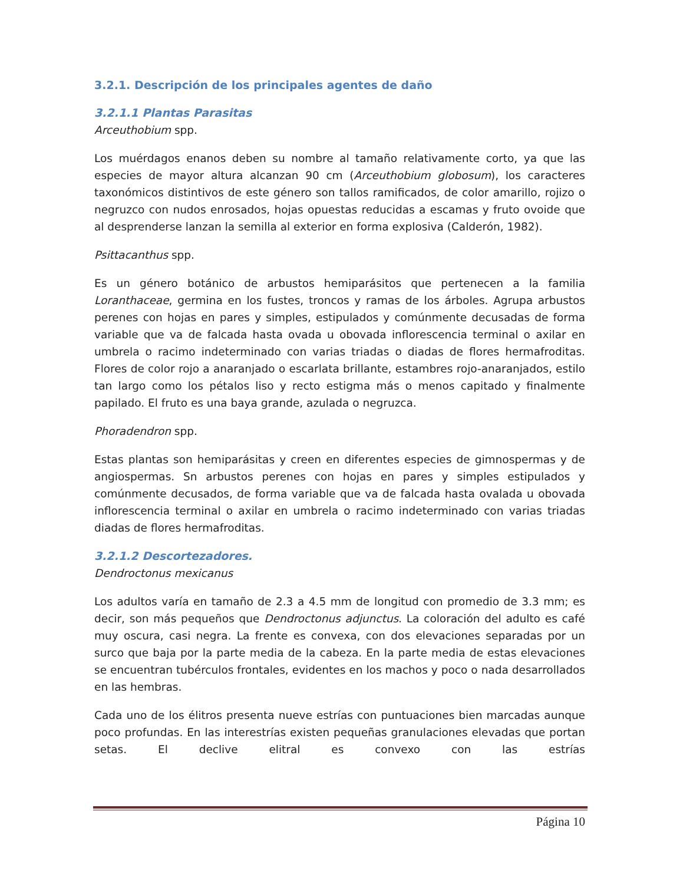3.2.1. Descripción de los principales agentes de daño
3.2.1.1 Plantas Parasitas
Arceuthobium spp.
Los muérdagos enanos deben su nombre al tamaño relativamente corto, ya que las especies de mayor altura alcanzan 90 cm (Arceuthobium globosum), los caracteres taxonómicos distintivos de este género son tallos ramificados, de color amarillo, rojizo o negruzco con nudos enrosados, hojas opuestas reducidas a escamas y fruto ovoide que al desprenderse lanzan la semilla al exterior en forma explosiva (Calderón, 1982).
Psittacanthus spp.
Es un género botánico de arbustos hemiparásitos que pertenecen a la familia Loranthaceae, germina en los fustes, troncos y ramas de los árboles. Agrupa arbustos perenes con hojas en pares y simples, estipulados y comúnmente decusadas de forma variable que va de falcada hasta ovada u obovada inflorescencia terminal o axilar en umbrela o racimo indeterminado con varias triadas o diadas de flores hermafroditas. Flores de color rojo a anaranjado o escarlata brillante, estambres rojo-anaranjados, estilo tan largo como los pétalos liso y recto estigma más o menos capitado y finalmente papilado. El fruto es una baya grande, azulada o negruzca.
Phoradendron spp.
Estas plantas son hemiparásitas y creen en diferentes especies de gimnospermas y de angiospermas. Sn arbustos perenes con hojas en pares y simples estipulados y comúnmente decusados, de forma variable que va de falcada hasta ovalada u obovada inflorescencia terminal o axilar en umbrela o racimo indeterminado con varias triadas diadas de flores hermafroditas.
3.2.1.2 Descortezadores.
Dendroctonus mexicanus
Los adultos varía en tamaño de 2.3 a 4.5 mm de longitud con promedio de 3.3 mm; es decir, son más pequeños que Dendroctonus adjunctus. La coloración del adulto es café muy oscura, casi negra. La frente es convexa, con dos elevaciones separadas por un surco que baja por la parte media de la cabeza. En la parte media de estas elevaciones se encuentran tubérculos frontales, evidentes en los machos y poco o nada desarrollados en las hembras.
Cada uno de los élitros presenta nueve estrías con puntuaciones bien marcadas aunque poco profundas. En las interestrías existen pequeñas granulaciones elevadas que portan setas. El declive elitral es convexo con las estrías
Página 10